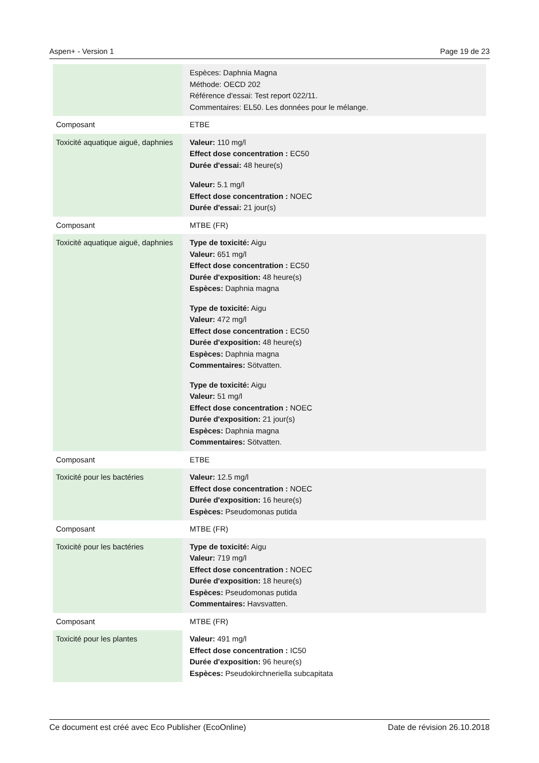Aspen+ - Version 1 Page 19 de 23
| | Espèces: Daphnia Magna Méthode: OECD 202 Référence d'essai: Test report 022/11. Commentaires: EL50. Les données pour le mélange. |
| Composant | ETBE |
| Toxicité aquatique aiguë, daphnies | Valeur: 110 mg/l Effect dose concentration : EC50 Durée d'essai: 48 heure(s) Valeur: 5.1 mg/l Effect dose concentration : NOEC Durée d'essai: 21 jour(s) |
| Composant | MTBE (FR) |
| Toxicité aquatique aiguë, daphnies | Type de toxicité: Aigu Valeur: 651 mg/l Effect dose concentration : EC50 Durée d'exposition: 48 heure(s) Espèces: Daphnia magna Type de toxicité: Aigu Valeur: 472 mg/l Effect dose concentration : EC50 Durée d'exposition: 48 heure(s) Espèces: Daphnia magna Commentaires: Sötvatten. Type de toxicité: Aigu Valeur: 51 mg/l Effect dose concentration : NOEC Durée d'exposition: 21 jour(s) Espèces: Daphnia magna Commentaires: Sötvatten. |
| Composant | ETBE |
| Toxicité pour les bactéries | Valeur: 12.5 mg/l Effect dose concentration : NOEC Durée d'exposition: 16 heure(s) Espèces: Pseudomonas putida |
| Composant | MTBE (FR) |
| Toxicité pour les bactéries | Type de toxicité: Aigu Valeur: 719 mg/l Effect dose concentration : NOEC Durée d'exposition: 18 heure(s) Espèces: Pseudomonas putida Commentaires: Havsvatten. |
| Composant | MTBE (FR) |
| Toxicité pour les plantes | Valeur: 491 mg/l Effect dose concentration : IC50 Durée d'exposition: 96 heure(s) Espèces: Pseudokirchneriella subcapitata |
Ce document est créé avec Eco Publisher (EcoOnline) Date de révision 26.10.2018